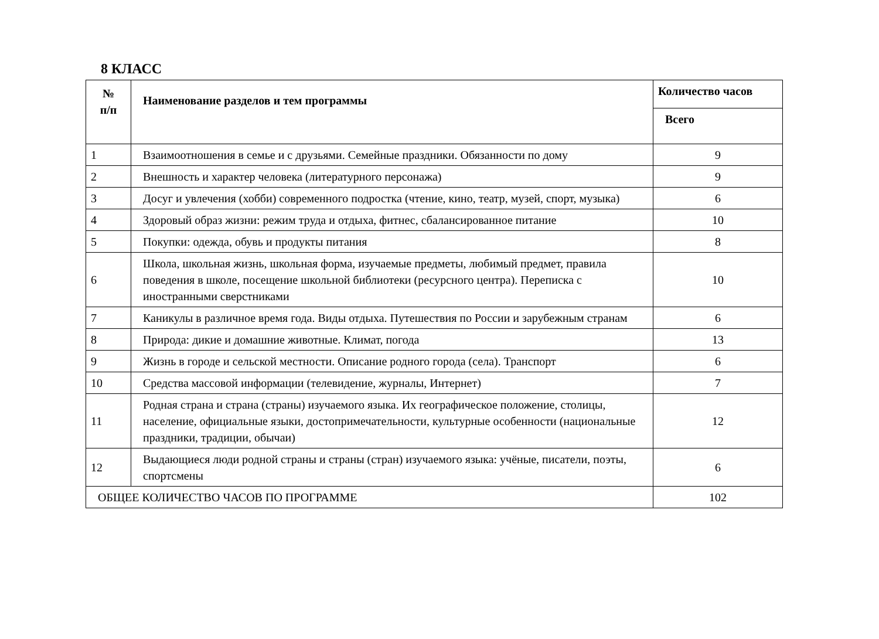8 КЛАСС
| № п/п | Наименование разделов и тем программы | Количество часов |
| --- | --- | --- |
| | | Всего |
| 1 | Взаимоотношения в семье и с друзьями. Семейные праздники. Обязанности по дому | 9 |
| 2 | Внешность и характер человека (литературного персонажа) | 9 |
| 3 | Досуг и увлечения (хобби) современного подростка (чтение, кино, театр, музей, спорт, музыка) | 6 |
| 4 | Здоровый образ жизни: режим труда и отдыха, фитнес, сбалансированное питание | 10 |
| 5 | Покупки: одежда, обувь и продукты питания | 8 |
| 6 | Школа, школьная жизнь, школьная форма, изучаемые предметы, любимый предмет, правила поведения в школе, посещение школьной библиотеки (ресурсного центра). Переписка с иностранными сверстниками | 10 |
| 7 | Каникулы в различное время года. Виды отдыха. Путешествия по России и зарубежным странам | 6 |
| 8 | Природа: дикие и домашние животные. Климат, погода | 13 |
| 9 | Жизнь в городе и сельской местности. Описание родного города (села). Транспорт | 6 |
| 10 | Средства массовой информации (телевидение, журналы, Интернет) | 7 |
| 11 | Родная страна и страна (страны) изучаемого языка. Их географическое положение, столицы, население, официальные языки, достопримечательности, культурные особенности (национальные праздники, традиции, обычаи) | 12 |
| 12 | Выдающиеся люди родной страны и страны (стран) изучаемого языка: учёные, писатели, поэты, спортсмены | 6 |
| ОБЩЕЕ КОЛИЧЕСТВО ЧАСОВ ПО ПРОГРАММЕ | | 102 |